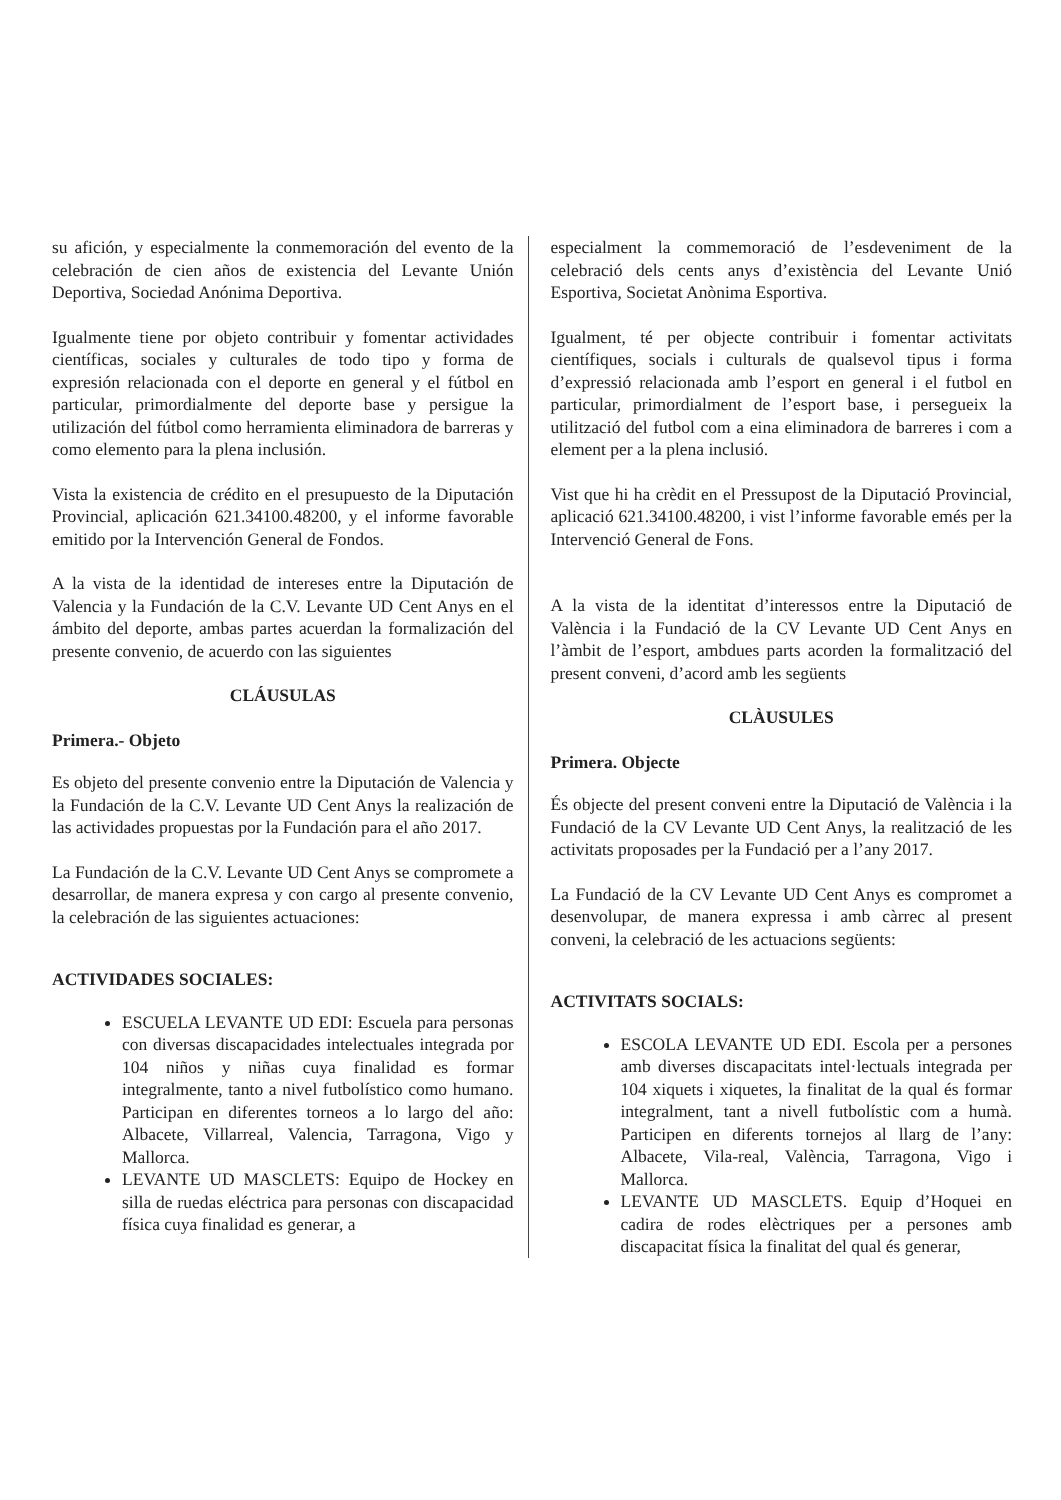su afición, y especialmente la conmemoración del evento de la celebración de cien años de existencia del Levante Unión Deportiva, Sociedad Anónima Deportiva.
Igualmente tiene por objeto contribuir y fomentar actividades científicas, sociales y culturales de todo tipo y forma de expresión relacionada con el deporte en general y el fútbol en particular, primordialmente del deporte base y persigue la utilización del fútbol como herramienta eliminadora de barreras y como elemento para la plena inclusión.
Vista la existencia de crédito en el presupuesto de la Diputación Provincial, aplicación 621.34100.48200, y el informe favorable emitido por la Intervención General de Fondos.
A la vista de la identidad de intereses entre la Diputación de Valencia y la Fundación de la C.V. Levante UD Cent Anys en el ámbito del deporte, ambas partes acuerdan la formalización del presente convenio, de acuerdo con las siguientes
CLÁUSULAS
Primera.- Objeto
Es objeto del presente convenio entre la Diputación de Valencia y la Fundación de la C.V. Levante UD Cent Anys la realización de las actividades propuestas por la Fundación para el año 2017.
La Fundación de la C.V. Levante UD Cent Anys se compromete a desarrollar, de manera expresa y con cargo al presente convenio, la celebración de las siguientes actuaciones:
ACTIVIDADES SOCIALES:
ESCUELA LEVANTE UD EDI: Escuela para personas con diversas discapacidades intelectuales integrada por 104 niños y niñas cuya finalidad es formar integralmente, tanto a nivel futbolístico como humano. Participan en diferentes torneos a lo largo del año: Albacete, Villarreal, Valencia, Tarragona, Vigo y Mallorca.
LEVANTE UD MASCLETS: Equipo de Hockey en silla de ruedas eléctrica para personas con discapacidad física cuya finalidad es generar, a
especialment la commemoració de l’esdeveniment de la celebració dels cents anys d’existència del Levante Unió Esportiva, Societat Anònima Esportiva.
Igualment, té per objecte contribuir i fomentar activitats científiques, socials i culturals de qualsevol tipus i forma d’expressió relacionada amb l’esport en general i el futbol en particular, primordialment de l’esport base, i persegueix la utilització del futbol com a eina eliminadora de barreres i com a element per a la plena inclusió.
Vist que hi ha crèdit en el Pressupost de la Diputació Provincial, aplicació 621.34100.48200, i vist l’informe favorable emés per la Intervenció General de Fons.
A la vista de la identitat d’interessos entre la Diputació de València i la Fundació de la CV Levante UD Cent Anys en l’àmbit de l’esport, ambdues parts acorden la formalització del present conveni, d’acord amb les següents
CLÀUSULES
Primera. Objecte
És objecte del present conveni entre la Diputació de València i la Fundació de la CV Levante UD Cent Anys, la realització de les activitats proposades per la Fundació per a l’any 2017.
La Fundació de la CV Levante UD Cent Anys es compromet a desenvolupar, de manera expressa i amb càrrec al present conveni, la celebració de les actuacions següents:
ACTIVITATS SOCIALS:
ESCOLA LEVANTE UD EDI. Escola per a persones amb diverses discapacitats intel·lectuals integrada per 104 xiquets i xiquetes, la finalitat de la qual és formar integralment, tant a nivell futbolístic com a humà. Participen en diferents tornejos al llarg de l’any: Albacete, Vila-real, València, Tarragona, Vigo i Mallorca.
LEVANTE UD MASCLETS. Equip d’Hoquei en cadira de rodes elèctriques per a persones amb discapacitat física la finalitat del qual és generar,